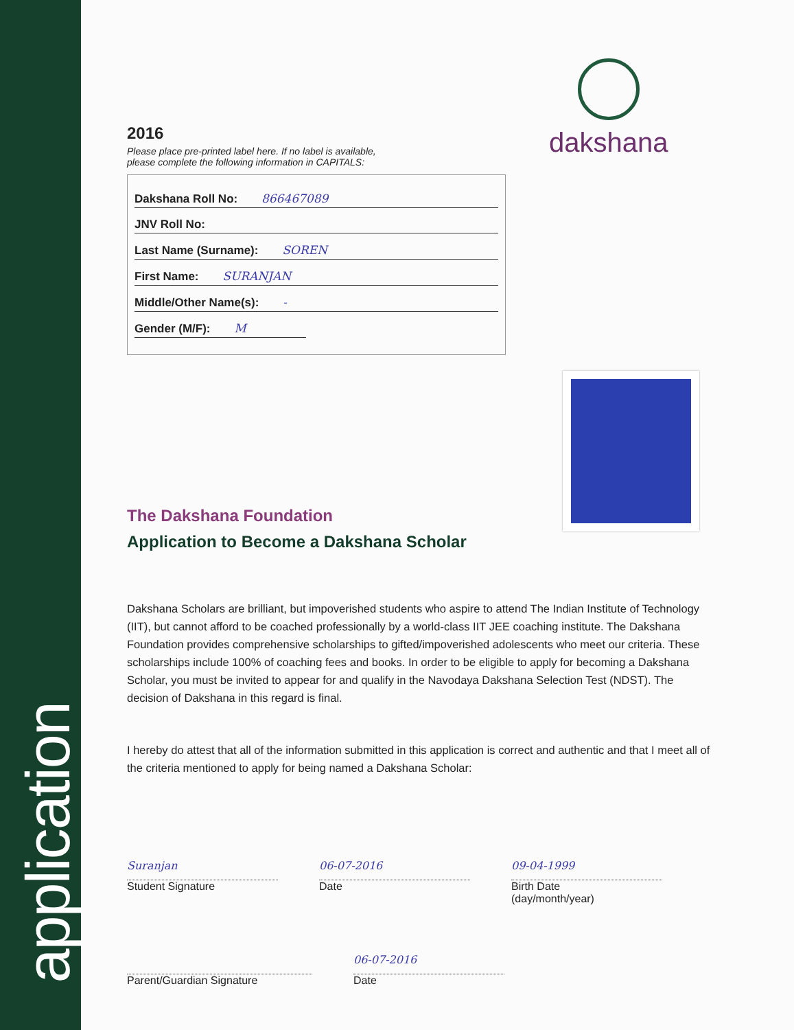application
dakshana
2016
Please place pre-printed label here. If no label is available,
please complete the following information in CAPITALS:
Dakshana Roll No: 866467089
JNV Roll No:
Last Name (Surname): SOREN
First Name: SURANJAN
Middle/Other Name(s): -
Gender (M/F): M
The Dakshana Foundation
Application to Become a Dakshana Scholar
Dakshana Scholars are brilliant, but impoverished students who aspire to attend The Indian Institute of Technology (IIT), but cannot afford to be coached professionally by a world-class IIT JEE coaching institute. The Dakshana Foundation provides comprehensive scholarships to gifted/impoverished adolescents who meet our criteria. These scholarships include 100% of coaching fees and books. In order to be eligible to apply for becoming a Dakshana Scholar, you must be invited to appear for and qualify in the Navodaya Dakshana Selection Test (NDST). The decision of Dakshana in this regard is final.
I hereby do attest that all of the information submitted in this application is correct and authentic and that I meet all of the criteria mentioned to apply for being named a Dakshana Scholar:
Suranjan
Student Signature
06-07-2016
Date
09-04-1999
Birth Date
(day/month/year)
Parent/Guardian Signature
06-07-2016
Date